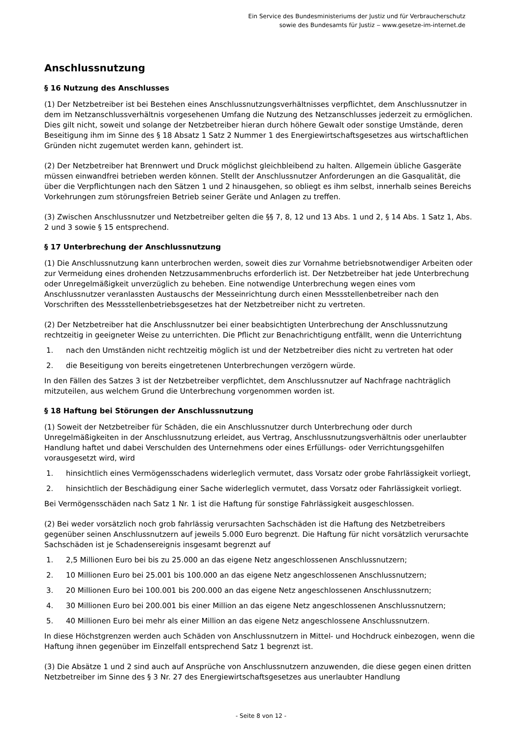Ein Service des Bundesministeriums der Justiz und für Verbraucherschutz
sowie des Bundesamts für Justiz ‒ www.gesetze-im-internet.de
Anschlussnutzung
§ 16 Nutzung des Anschlusses
(1) Der Netzbetreiber ist bei Bestehen eines Anschlussnutzungsverhältnisses verpflichtet, dem Anschlussnutzer in dem im Netzanschlussverhältnis vorgesehenen Umfang die Nutzung des Netzanschlusses jederzeit zu ermöglichen. Dies gilt nicht, soweit und solange der Netzbetreiber hieran durch höhere Gewalt oder sonstige Umstände, deren Beseitigung ihm im Sinne des § 18 Absatz 1 Satz 2 Nummer 1 des Energiewirtschaftsgesetzes aus wirtschaftlichen Gründen nicht zugemutet werden kann, gehindert ist.
(2) Der Netzbetreiber hat Brennwert und Druck möglichst gleichbleibend zu halten. Allgemein übliche Gasgeräte müssen einwandfrei betrieben werden können. Stellt der Anschlussnutzer Anforderungen an die Gasqualität, die über die Verpflichtungen nach den Sätzen 1 und 2 hinausgehen, so obliegt es ihm selbst, innerhalb seines Bereichs Vorkehrungen zum störungsfreien Betrieb seiner Geräte und Anlagen zu treffen.
(3) Zwischen Anschlussnutzer und Netzbetreiber gelten die §§ 7, 8, 12 und 13 Abs. 1 und 2, § 14 Abs. 1 Satz 1, Abs. 2 und 3 sowie § 15 entsprechend.
§ 17 Unterbrechung der Anschlussnutzung
(1) Die Anschlussnutzung kann unterbrochen werden, soweit dies zur Vornahme betriebsnotwendiger Arbeiten oder zur Vermeidung eines drohenden Netzzusammenbruchs erforderlich ist. Der Netzbetreiber hat jede Unterbrechung oder Unregelmäßigkeit unverzüglich zu beheben. Eine notwendige Unterbrechung wegen eines vom Anschlussnutzer veranlassten Austauschs der Messeinrichtung durch einen Messstellenbetreiber nach den Vorschriften des Messstellenbetriebsgesetzes hat der Netzbetreiber nicht zu vertreten.
(2) Der Netzbetreiber hat die Anschlussnutzer bei einer beabsichtigten Unterbrechung der Anschlussnutzung rechtzeitig in geeigneter Weise zu unterrichten. Die Pflicht zur Benachrichtigung entfällt, wenn die Unterrichtung
1. nach den Umständen nicht rechtzeitig möglich ist und der Netzbetreiber dies nicht zu vertreten hat oder
2. die Beseitigung von bereits eingetretenen Unterbrechungen verzögern würde.
In den Fällen des Satzes 3 ist der Netzbetreiber verpflichtet, dem Anschlussnutzer auf Nachfrage nachträglich mitzuteilen, aus welchem Grund die Unterbrechung vorgenommen worden ist.
§ 18 Haftung bei Störungen der Anschlussnutzung
(1) Soweit der Netzbetreiber für Schäden, die ein Anschlussnutzer durch Unterbrechung oder durch Unregelmäßigkeiten in der Anschlussnutzung erleidet, aus Vertrag, Anschlussnutzungsverhältnis oder unerlaubter Handlung haftet und dabei Verschulden des Unternehmens oder eines Erfüllungs- oder Verrichtungsgehilfen vorausgesetzt wird, wird
1. hinsichtlich eines Vermögensschadens widerleglich vermutet, dass Vorsatz oder grobe Fahrlässigkeit vorliegt,
2. hinsichtlich der Beschädigung einer Sache widerleglich vermutet, dass Vorsatz oder Fahrlässigkeit vorliegt.
Bei Vermögensschäden nach Satz 1 Nr. 1 ist die Haftung für sonstige Fahrlässigkeit ausgeschlossen.
(2) Bei weder vorsätzlich noch grob fahrlässig verursachten Sachschäden ist die Haftung des Netzbetreibers gegenüber seinen Anschlussnutzern auf jeweils 5.000 Euro begrenzt. Die Haftung für nicht vorsätzlich verursachte Sachschäden ist je Schadensereignis insgesamt begrenzt auf
1. 2,5 Millionen Euro bei bis zu 25.000 an das eigene Netz angeschlossenen Anschlussnutzern;
2. 10 Millionen Euro bei 25.001 bis 100.000 an das eigene Netz angeschlossenen Anschlussnutzern;
3. 20 Millionen Euro bei 100.001 bis 200.000 an das eigene Netz angeschlossenen Anschlussnutzern;
4. 30 Millionen Euro bei 200.001 bis einer Million an das eigene Netz angeschlossenen Anschlussnutzern;
5. 40 Millionen Euro bei mehr als einer Million an das eigene Netz angeschlossene Anschlussnutzern.
In diese Höchstgrenzen werden auch Schäden von Anschlussnutzern in Mittel- und Hochdruck einbezogen, wenn die Haftung ihnen gegenüber im Einzelfall entsprechend Satz 1 begrenzt ist.
(3) Die Absätze 1 und 2 sind auch auf Ansprüche von Anschlussnutzern anzuwenden, die diese gegen einen dritten Netzbetreiber im Sinne des § 3 Nr. 27 des Energiewirtschaftsgesetzes aus unerlaubter Handlung
- Seite 8 von 12 -